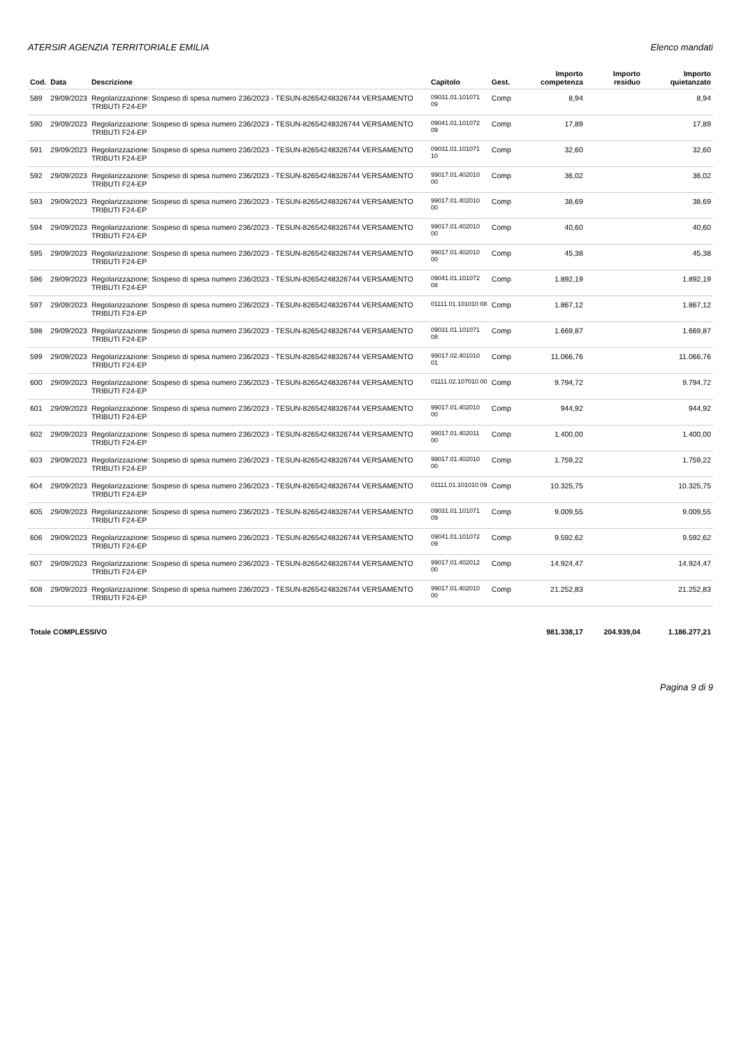ATERSIR AGENZIA TERRITORIALE EMILIA Elenco mandati
| Cod. | Data | Descrizione | Capitolo | Gest. | Importo competenza | Importo residuo | Importo quietanzato |
| --- | --- | --- | --- | --- | --- | --- | --- |
| 589 | 29/09/2023 | Regolarizzazione: Sospeso di spesa numero 236/2023 - TESUN-82654248326744 VERSAMENTO TRIBUTI F24-EP | 09031.01.101071 09 | Comp | 8,94 | | 8,94 |
| 590 | 29/09/2023 | Regolarizzazione: Sospeso di spesa numero 236/2023 - TESUN-82654248326744 VERSAMENTO TRIBUTI F24-EP | 09041.01.101072 09 | Comp | 17,89 | | 17,89 |
| 591 | 29/09/2023 | Regolarizzazione: Sospeso di spesa numero 236/2023 - TESUN-82654248326744 VERSAMENTO TRIBUTI F24-EP | 09031.01.101071 10 | Comp | 32,60 | | 32,60 |
| 592 | 29/09/2023 | Regolarizzazione: Sospeso di spesa numero 236/2023 - TESUN-82654248326744 VERSAMENTO TRIBUTI F24-EP | 99017.01.402010 00 | Comp | 36,02 | | 36,02 |
| 593 | 29/09/2023 | Regolarizzazione: Sospeso di spesa numero 236/2023 - TESUN-82654248326744 VERSAMENTO TRIBUTI F24-EP | 99017.01.402010 00 | Comp | 38,69 | | 38,69 |
| 594 | 29/09/2023 | Regolarizzazione: Sospeso di spesa numero 236/2023 - TESUN-82654248326744 VERSAMENTO TRIBUTI F24-EP | 99017.01.402010 00 | Comp | 40,60 | | 40,60 |
| 595 | 29/09/2023 | Regolarizzazione: Sospeso di spesa numero 236/2023 - TESUN-82654248326744 VERSAMENTO TRIBUTI F24-EP | 99017.01.402010 00 | Comp | 45,38 | | 45,38 |
| 596 | 29/09/2023 | Regolarizzazione: Sospeso di spesa numero 236/2023 - TESUN-82654248326744 VERSAMENTO TRIBUTI F24-EP | 09041.01.101072 08 | Comp | 1.892,19 | | 1.892,19 |
| 597 | 29/09/2023 | Regolarizzazione: Sospeso di spesa numero 236/2023 - TESUN-82654248326744 VERSAMENTO TRIBUTI F24-EP | 01111.01.101010 08 | Comp | 1.867,12 | | 1.867,12 |
| 598 | 29/09/2023 | Regolarizzazione: Sospeso di spesa numero 236/2023 - TESUN-82654248326744 VERSAMENTO TRIBUTI F24-EP | 09031.01.101071 08 | Comp | 1.669,87 | | 1.669,87 |
| 599 | 29/09/2023 | Regolarizzazione: Sospeso di spesa numero 236/2023 - TESUN-82654248326744 VERSAMENTO TRIBUTI F24-EP | 99017.02.401010 01 | Comp | 11.066,76 | | 11.066,76 |
| 600 | 29/09/2023 | Regolarizzazione: Sospeso di spesa numero 236/2023 - TESUN-82654248326744 VERSAMENTO TRIBUTI F24-EP | 01111.02.107010 00 | Comp | 9.794,72 | | 9.794,72 |
| 601 | 29/09/2023 | Regolarizzazione: Sospeso di spesa numero 236/2023 - TESUN-82654248326744 VERSAMENTO TRIBUTI F24-EP | 99017.01.402010 00 | Comp | 944,92 | | 944,92 |
| 602 | 29/09/2023 | Regolarizzazione: Sospeso di spesa numero 236/2023 - TESUN-82654248326744 VERSAMENTO TRIBUTI F24-EP | 99017.01.402011 00 | Comp | 1.400,00 | | 1.400,00 |
| 603 | 29/09/2023 | Regolarizzazione: Sospeso di spesa numero 236/2023 - TESUN-82654248326744 VERSAMENTO TRIBUTI F24-EP | 99017.01.402010 00 | Comp | 1.759,22 | | 1.759,22 |
| 604 | 29/09/2023 | Regolarizzazione: Sospeso di spesa numero 236/2023 - TESUN-82654248326744 VERSAMENTO TRIBUTI F24-EP | 01111.01.101010 09 | Comp | 10.325,75 | | 10.325,75 |
| 605 | 29/09/2023 | Regolarizzazione: Sospeso di spesa numero 236/2023 - TESUN-82654248326744 VERSAMENTO TRIBUTI F24-EP | 09031.01.101071 09 | Comp | 9.009,55 | | 9.009,55 |
| 606 | 29/09/2023 | Regolarizzazione: Sospeso di spesa numero 236/2023 - TESUN-82654248326744 VERSAMENTO TRIBUTI F24-EP | 09041.01.101072 09 | Comp | 9.592,62 | | 9.592,62 |
| 607 | 29/09/2023 | Regolarizzazione: Sospeso di spesa numero 236/2023 - TESUN-82654248326744 VERSAMENTO TRIBUTI F24-EP | 99017.01.402012 00 | Comp | 14.924,47 | | 14.924,47 |
| 608 | 29/09/2023 | Regolarizzazione: Sospeso di spesa numero 236/2023 - TESUN-82654248326744 VERSAMENTO TRIBUTI F24-EP | 99017.01.402010 00 | Comp | 21.252,83 | | 21.252,83 |
| Totale COMPLESSIVO | | | | | 981.338,17 | 204.939,04 | 1.186.277,21 |
Pagina 9 di 9